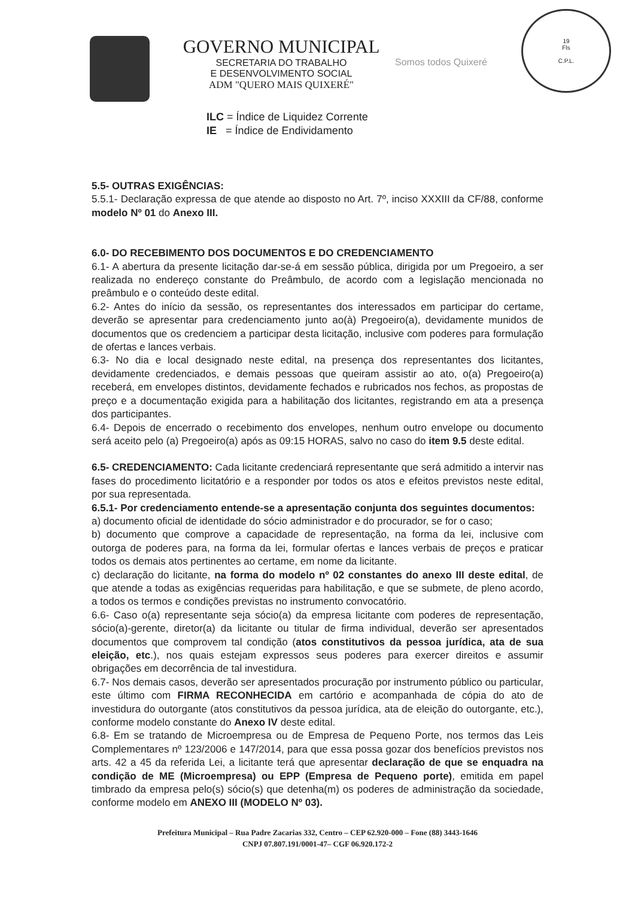GOVERNO MUNICIPAL
SECRETARIA DO TRABALHO
E DESENVOLVIMENTO SOCIAL
ADM "QUERO MAIS QUIXERÉ"
Somos todos Quixeré
19
Fls
C.P.L.
ILC = Índice de Liquidez Corrente
IE = Índice de Endividamento
5.5- OUTRAS EXIGÊNCIAS:
5.5.1- Declaração expressa de que atende ao disposto no Art. 7º, inciso XXXIII da CF/88, conforme modelo Nº 01 do Anexo III.
6.0- DO RECEBIMENTO DOS DOCUMENTOS E DO CREDENCIAMENTO
6.1- A abertura da presente licitação dar-se-á em sessão pública, dirigida por um Pregoeiro, a ser realizada no endereço constante do Preâmbulo, de acordo com a legislação mencionada no preâmbulo e o conteúdo deste edital.
6.2- Antes do início da sessão, os representantes dos interessados em participar do certame, deverão se apresentar para credenciamento junto ao(à) Pregoeiro(a), devidamente munidos de documentos que os credenciem a participar desta licitação, inclusive com poderes para formulação de ofertas e lances verbais.
6.3- No dia e local designado neste edital, na presença dos representantes dos licitantes, devidamente credenciados, e demais pessoas que queiram assistir ao ato, o(a) Pregoeiro(a) receberá, em envelopes distintos, devidamente fechados e rubricados nos fechos, as propostas de preço e a documentação exigida para a habilitação dos licitantes, registrando em ata a presença dos participantes.
6.4- Depois de encerrado o recebimento dos envelopes, nenhum outro envelope ou documento será aceito pelo (a) Pregoeiro(a) após as 09:15 HORAS, salvo no caso do item 9.5 deste edital.
6.5- CREDENCIAMENTO: Cada licitante credenciará representante que será admitido a intervir nas fases do procedimento licitatório e a responder por todos os atos e efeitos previstos neste edital, por sua representada.
6.5.1- Por credenciamento entende-se a apresentação conjunta dos seguintes documentos:
a) documento oficial de identidade do sócio administrador e do procurador, se for o caso;
b) documento que comprove a capacidade de representação, na forma da lei, inclusive com outorga de poderes para, na forma da lei, formular ofertas e lances verbais de preços e praticar todos os demais atos pertinentes ao certame, em nome da licitante.
c) declaração do licitante, na forma do modelo nº 02 constantes do anexo III deste edital, de que atende a todas as exigências requeridas para habilitação, e que se submete, de pleno acordo, a todos os termos e condições previstas no instrumento convocatório.
6.6- Caso o(a) representante seja sócio(a) da empresa licitante com poderes de representação, sócio(a)-gerente, diretor(a) da licitante ou titular de firma individual, deverão ser apresentados documentos que comprovem tal condição (atos constitutivos da pessoa jurídica, ata de sua eleição, etc.), nos quais estejam expressos seus poderes para exercer direitos e assumir obrigações em decorrência de tal investidura.
6.7- Nos demais casos, deverão ser apresentados procuração por instrumento público ou particular, este último com FIRMA RECONHECIDA em cartório e acompanhada de cópia do ato de investidura do outorgante (atos constitutivos da pessoa jurídica, ata de eleição do outorgante, etc.), conforme modelo constante do Anexo IV deste edital.
6.8- Em se tratando de Microempresa ou de Empresa de Pequeno Porte, nos termos das Leis Complementares nº 123/2006 e 147/2014, para que essa possa gozar dos benefícios previstos nos arts. 42 a 45 da referida Lei, a licitante terá que apresentar declaração de que se enquadra na condição de ME (Microempresa) ou EPP (Empresa de Pequeno porte), emitida em papel timbrado da empresa pelo(s) sócio(s) que detenha(m) os poderes de administração da sociedade, conforme modelo em ANEXO III (MODELO Nº 03).
Prefeitura Municipal – Rua Padre Zacarias 332, Centro – CEP 62.920-000 – Fone (88) 3443-1646
CNPJ 07.807.191/0001-47– CGF 06.920.172-2